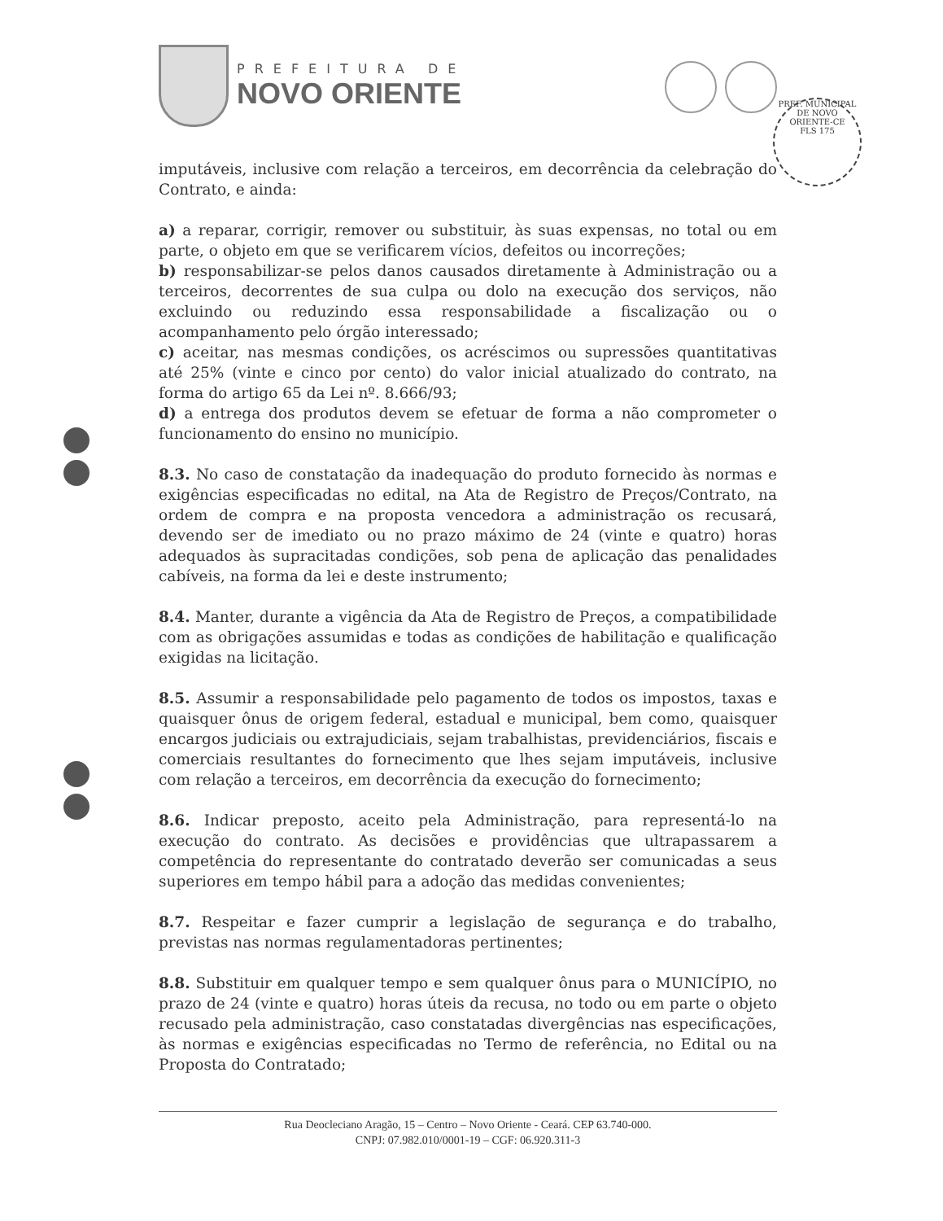PREFEITURA DE
NOVO ORIENTE
PREF. MUNICIPAL DE NOVO ORIENTE-CE
FLS 175
imputáveis, inclusive com relação a terceiros, em decorrência da celebração do Contrato, e ainda:
a) a reparar, corrigir, remover ou substituir, às suas expensas, no total ou em parte, o objeto em que se verificarem vícios, defeitos ou incorreções;
b) responsabilizar-se pelos danos causados diretamente à Administração ou a terceiros, decorrentes de sua culpa ou dolo na execução dos serviços, não excluindo ou reduzindo essa responsabilidade a fiscalização ou o acompanhamento pelo órgão interessado;
c) aceitar, nas mesmas condições, os acréscimos ou supressões quantitativas até 25% (vinte e cinco por cento) do valor inicial atualizado do contrato, na forma do artigo 65 da Lei nº. 8.666/93;
d) a entrega dos produtos devem se efetuar de forma a não comprometer o funcionamento do ensino no município.
8.3. No caso de constatação da inadequação do produto fornecido às normas e exigências especificadas no edital, na Ata de Registro de Preços/Contrato, na ordem de compra e na proposta vencedora a administração os recusará, devendo ser de imediato ou no prazo máximo de 24 (vinte e quatro) horas adequados às supracitadas condições, sob pena de aplicação das penalidades cabíveis, na forma da lei e deste instrumento;
8.4. Manter, durante a vigência da Ata de Registro de Preços, a compatibilidade com as obrigações assumidas e todas as condições de habilitação e qualificação exigidas na licitação.
8.5. Assumir a responsabilidade pelo pagamento de todos os impostos, taxas e quaisquer ônus de origem federal, estadual e municipal, bem como, quaisquer encargos judiciais ou extrajudiciais, sejam trabalhistas, previdenciários, fiscais e comerciais resultantes do fornecimento que lhes sejam imputáveis, inclusive com relação a terceiros, em decorrência da execução do fornecimento;
8.6. Indicar preposto, aceito pela Administração, para representá-lo na execução do contrato. As decisões e providências que ultrapassarem a competência do representante do contratado deverão ser comunicadas a seus superiores em tempo hábil para a adoção das medidas convenientes;
8.7. Respeitar e fazer cumprir a legislação de segurança e do trabalho, previstas nas normas regulamentadoras pertinentes;
8.8. Substituir em qualquer tempo e sem qualquer ônus para o MUNICÍPIO, no prazo de 24 (vinte e quatro) horas úteis da recusa, no todo ou em parte o objeto recusado pela administração, caso constatadas divergências nas especificações, às normas e exigências especificadas no Termo de referência, no Edital ou na Proposta do Contratado;
Rua Deocleciano Aragão, 15 – Centro – Novo Oriente - Ceará. CEP 63.740-000.
CNPJ: 07.982.010/0001-19 – CGF: 06.920.311-3